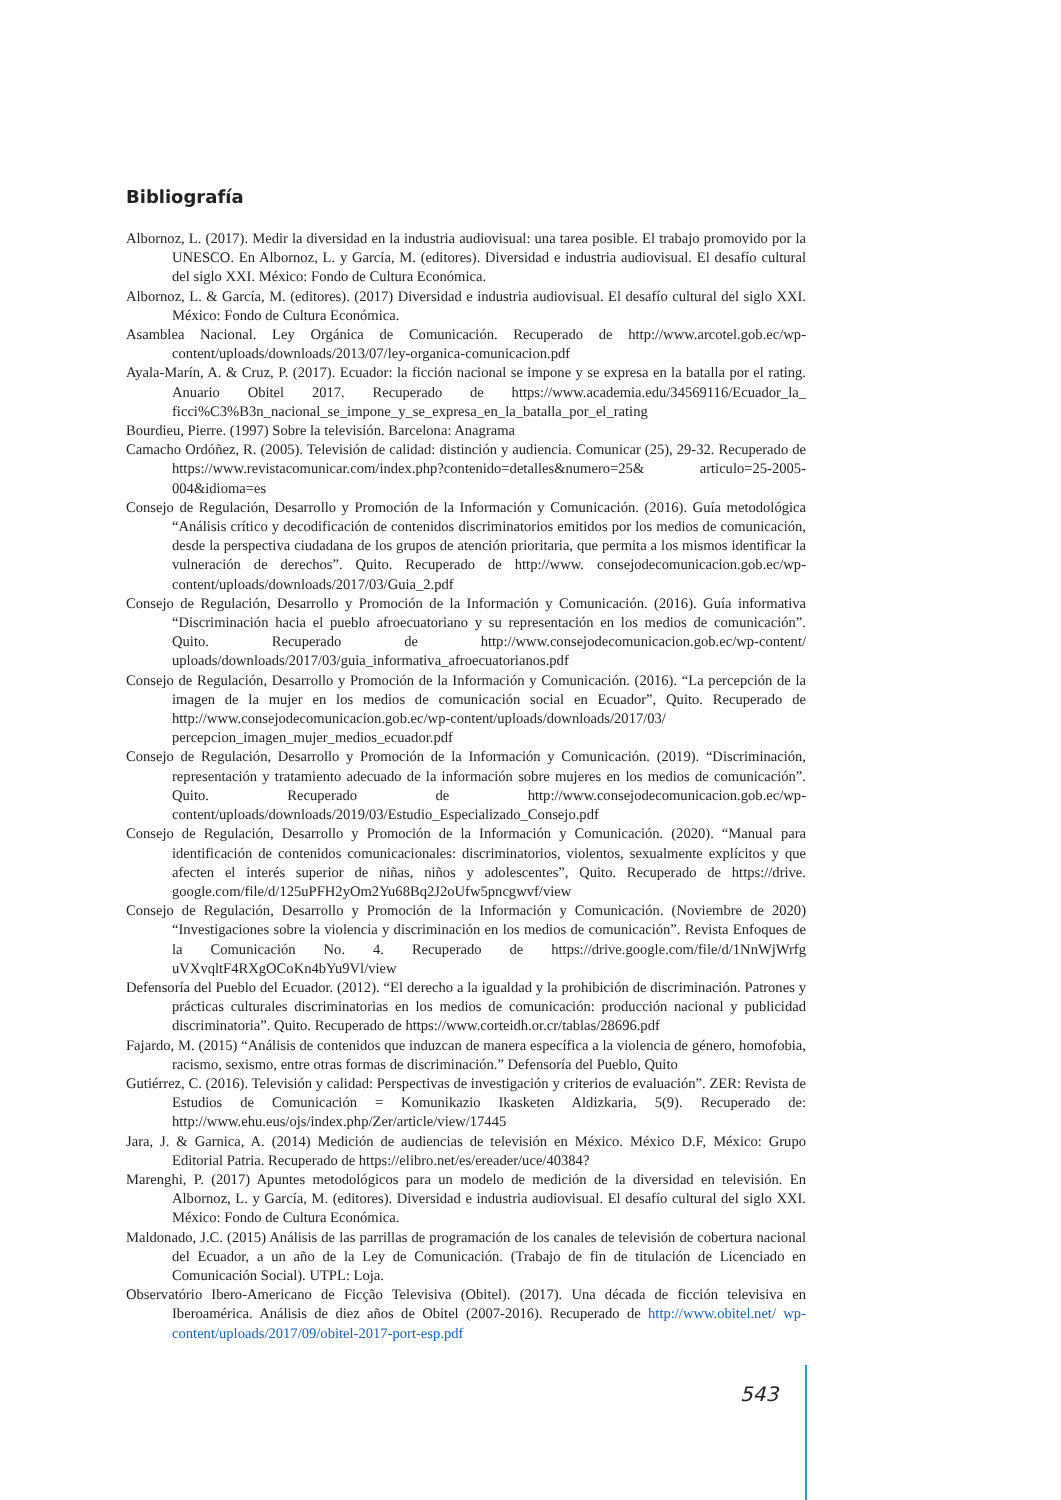Bibliografía
Albornoz, L. (2017). Medir la diversidad en la industria audiovisual: una tarea posible. El trabajo promovido por la UNESCO. En Albornoz, L. y García, M. (editores). Diversidad e industria audiovisual. El desafío cultural del siglo XXI. México: Fondo de Cultura Económica.
Albornoz, L. & García, M. (editores). (2017) Diversidad e industria audiovisual. El desafío cultural del siglo XXI. México: Fondo de Cultura Económica.
Asamblea Nacional. Ley Orgánica de Comunicación. Recuperado de http://www.arcotel.gob.ec/wp-content/uploads/downloads/2013/07/ley-organica-comunicacion.pdf
Ayala-Marín, A. & Cruz, P. (2017). Ecuador: la ficción nacional se impone y se expresa en la batalla por el rating. Anuario Obitel 2017. Recuperado de https://www.academia.edu/34569116/Ecuador_la_ ficci%C3%B3n_nacional_se_impone_y_se_expresa_en_la_batalla_por_el_rating
Bourdieu, Pierre. (1997) Sobre la televisión. Barcelona: Anagrama
Camacho Ordóñez, R. (2005). Televisión de calidad: distinción y audiencia. Comunicar (25), 29-32. Recuperado de https://www.revistacomunicar.com/index.php?contenido=detalles&numero=25& articulo=25-2005-004&idioma=es
Consejo de Regulación, Desarrollo y Promoción de la Información y Comunicación. (2016). Guía metodológica “Análisis crítico y decodificación de contenidos discriminatorios emitidos por los medios de comunicación, desde la perspectiva ciudadana de los grupos de atención prioritaria, que permita a los mismos identificar la vulneración de derechos”. Quito. Recuperado de http://www. consejodecomunicacion.gob.ec/wp-content/uploads/downloads/2017/03/Guia_2.pdf
Consejo de Regulación, Desarrollo y Promoción de la Información y Comunicación. (2016). Guía informativa “Discriminación hacia el pueblo afroecuatoriano y su representación en los medios de comunicación”. Quito. Recuperado de http://www.consejodecomunicacion.gob.ec/wp-content/ uploads/downloads/2017/03/guia_informativa_afroecuatorianos.pdf
Consejo de Regulación, Desarrollo y Promoción de la Información y Comunicación. (2016). “La percepción de la imagen de la mujer en los medios de comunicación social en Ecuador”, Quito. Recuperado de http://www.consejodecomunicacion.gob.ec/wp-content/uploads/downloads/2017/03/ percepcion_imagen_mujer_medios_ecuador.pdf
Consejo de Regulación, Desarrollo y Promoción de la Información y Comunicación. (2019). “Discriminación, representación y tratamiento adecuado de la información sobre mujeres en los medios de comunicación”. Quito. Recuperado de http://www.consejodecomunicacion.gob.ec/wp-content/uploads/downloads/2019/03/Estudio_Especializado_Consejo.pdf
Consejo de Regulación, Desarrollo y Promoción de la Información y Comunicación. (2020). “Manual para identificación de contenidos comunicacionales: discriminatorios, violentos, sexualmente explícitos y que afecten el interés superior de niñas, niños y adolescentes”, Quito. Recuperado de https://drive. google.com/file/d/125uPFH2yOm2Yu68Bq2J2oUfw5pncgwvf/view
Consejo de Regulación, Desarrollo y Promoción de la Información y Comunicación. (Noviembre de 2020) “Investigaciones sobre la violencia y discriminación en los medios de comunicación”. Revista Enfoques de la Comunicación No. 4. Recuperado de https://drive.google.com/file/d/1NnWjWrfg uVXvqltF4RXgOCoKn4bYu9Vl/view
Defensoría del Pueblo del Ecuador. (2012). “El derecho a la igualdad y la prohibición de discriminación. Patrones y prácticas culturales discriminatorias en los medios de comunicación: producción nacional y publicidad discriminatoria”. Quito. Recuperado de https://www.corteidh.or.cr/tablas/28696.pdf
Fajardo, M. (2015) “Análisis de contenidos que induzcan de manera específica a la violencia de género, homofobia, racismo, sexismo, entre otras formas de discriminación.” Defensoría del Pueblo, Quito
Gutiérrez, C. (2016). Televisión y calidad: Perspectivas de investigación y criterios de evaluación”. ZER: Revista de Estudios de Comunicación = Komunikazio Ikasketen Aldizkaria, 5(9). Recuperado de: http://www.ehu.eus/ojs/index.php/Zer/article/view/17445
Jara, J. & Garnica, A. (2014) Medición de audiencias de televisión en México. México D.F, México: Grupo Editorial Patria. Recuperado de https://elibro.net/es/ereader/uce/40384?
Marenghi, P. (2017) Apuntes metodológicos para un modelo de medición de la diversidad en televisión. En Albornoz, L. y García, M. (editores). Diversidad e industria audiovisual. El desafío cultural del siglo XXI. México: Fondo de Cultura Económica.
Maldonado, J.C. (2015) Análisis de las parrillas de programación de los canales de televisión de cobertura nacional del Ecuador, a un año de la Ley de Comunicación. (Trabajo de fin de titulación de Licenciado en Comunicación Social). UTPL: Loja.
Observatório Ibero-Americano de Ficção Televisiva (Obitel). (2017). Una década de ficción televisiva en Iberoamérica. Análisis de diez años de Obitel (2007-2016). Recuperado de http://www.obitel.net/ wp-content/uploads/2017/09/obitel-2017-port-esp.pdf
543